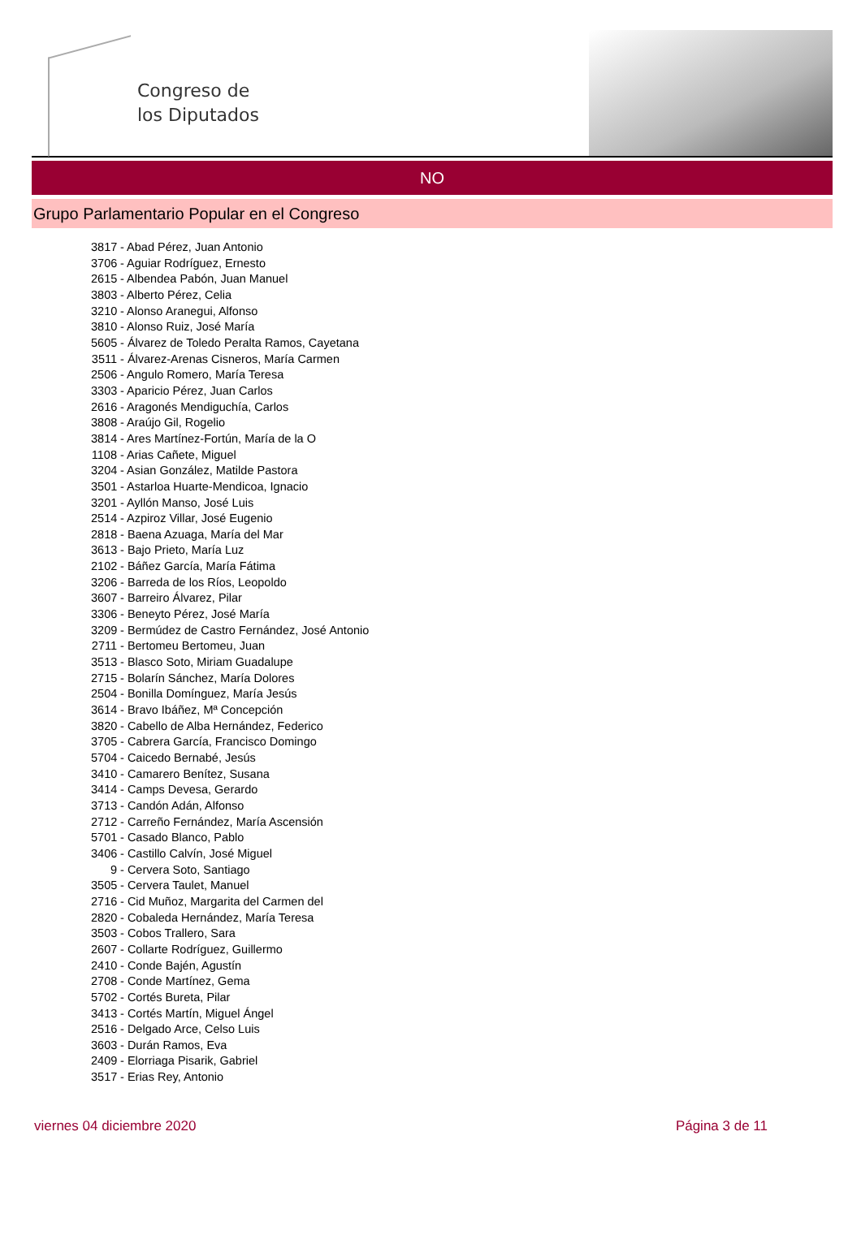Congreso de
los Diputados
NO
Grupo Parlamentario Popular en el Congreso
3817 - Abad Pérez, Juan Antonio
3706 - Aguiar Rodríguez, Ernesto
2615 - Albendea Pabón, Juan Manuel
3803 - Alberto Pérez, Celia
3210 - Alonso Aranegui, Alfonso
3810 - Alonso Ruiz, José María
5605 - Álvarez de Toledo Peralta Ramos, Cayetana
3511 - Álvarez-Arenas Cisneros, María Carmen
2506 - Angulo Romero, María Teresa
3303 - Aparicio Pérez, Juan Carlos
2616 - Aragonés Mendiguchía, Carlos
3808 - Araújo Gil, Rogelio
3814 - Ares Martínez-Fortún, María de la O
1108 - Arias Cañete, Miguel
3204 - Asian González, Matilde Pastora
3501 - Astarloa Huarte-Mendicoa, Ignacio
3201 - Ayllón Manso, José Luis
2514 - Azpiroz Villar, José Eugenio
2818 - Baena Azuaga, María del Mar
3613 - Bajo Prieto, María Luz
2102 - Báñez García, María Fátima
3206 - Barreda de los Ríos, Leopoldo
3607 - Barreiro Álvarez, Pilar
3306 - Beneyto Pérez, José María
3209 - Bermúdez de Castro Fernández, José Antonio
2711 - Bertomeu Bertomeu, Juan
3513 - Blasco Soto, Miriam Guadalupe
2715 - Bolarín Sánchez, María Dolores
2504 - Bonilla Domínguez, María Jesús
3614 - Bravo Ibáñez, Mª Concepción
3820 - Cabello de Alba Hernández, Federico
3705 - Cabrera García, Francisco Domingo
5704 - Caicedo Bernabé, Jesús
3410 - Camarero Benítez, Susana
3414 - Camps Devesa, Gerardo
3713 - Candón Adán, Alfonso
2712 - Carreño Fernández, María Ascensión
5701 - Casado Blanco, Pablo
3406 - Castillo Calvín, José Miguel
9 - Cervera Soto, Santiago
3505 - Cervera Taulet, Manuel
2716 - Cid Muñoz, Margarita del Carmen del
2820 - Cobaleda Hernández, María Teresa
3503 - Cobos Trallero, Sara
2607 - Collarte Rodríguez, Guillermo
2410 - Conde Bajén, Agustín
2708 - Conde Martínez, Gema
5702 - Cortés Bureta, Pilar
3413 - Cortés Martín, Miguel Ángel
2516 - Delgado Arce, Celso Luis
3603 - Durán Ramos, Eva
2409 - Elorriaga Pisarik, Gabriel
3517 - Erias Rey, Antonio
viernes 04 diciembre 2020 Página 3 de 11